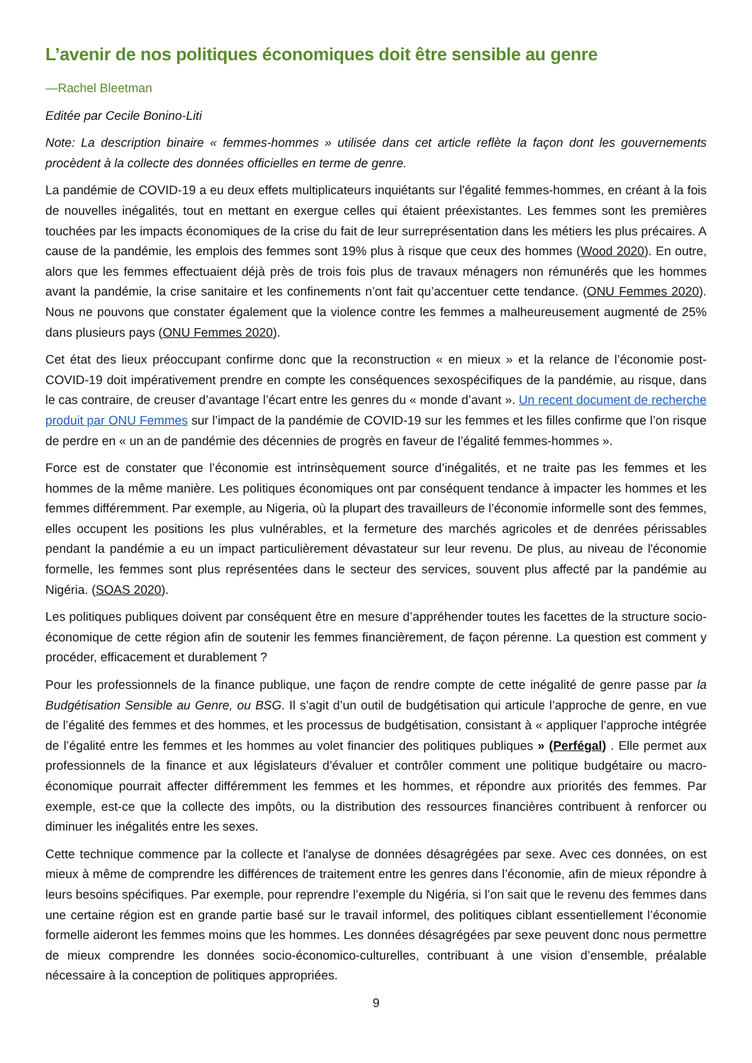L’avenir de nos politiques économiques doit être sensible au genre
—Rachel Bleetman
Editée par Cecile Bonino-Liti
Note: La description binaire « femmes-hommes » utilisée dans cet article reflète la façon dont les gouvernements procèdent à la collecte des données officielles en terme de genre.
La pandémie de COVID-19 a eu deux effets multiplicateurs inquiétants sur l'égalité femmes-hommes, en créant à la fois de nouvelles inégalités, tout en mettant en exergue celles qui étaient préexistantes. Les femmes sont les premières touchées par les impacts économiques de la crise du fait de leur surreprésentation dans les métiers les plus précaires. A cause de la pandémie, les emplois des femmes sont 19% plus à risque que ceux des hommes (Wood 2020). En outre, alors que les femmes effectuaient déjà près de trois fois plus de travaux ménagers non rémunérés que les hommes avant la pandémie, la crise sanitaire et les confinements n’ont fait qu’accentuer cette tendance. (ONU Femmes 2020). Nous ne pouvons que constater également que la violence contre les femmes a malheureusement augmenté de 25% dans plusieurs pays (ONU Femmes 2020).
Cet état des lieux préoccupant confirme donc que la reconstruction « en mieux » et la relance de l’économie post-COVID-19 doit impérativement prendre en compte les conséquences sexospécifiques de la pandémie, au risque, dans le cas contraire, de creuser d’avantage l’écart entre les genres du « monde d’avant ». Un recent document de recherche produit par ONU Femmes sur l’impact de la pandémie de COVID-19 sur les femmes et les filles confirme que l’on risque de perdre en « un an de pandémie des décennies de progrès en faveur de l’égalité femmes-hommes ».
Force est de constater que l’économie est intrinsèquement source d’inégalités, et ne traite pas les femmes et les hommes de la même manière. Les politiques économiques ont par conséquent tendance à impacter les hommes et les femmes différemment. Par exemple, au Nigeria, où la plupart des travailleurs de l’économie informelle sont des femmes, elles occupent les positions les plus vulnérables, et la fermeture des marchés agricoles et de denrées périssables pendant la pandémie a eu un impact particulièrement dévastateur sur leur revenu. De plus, au niveau de l'économie formelle, les femmes sont plus représentées dans le secteur des services, souvent plus affecté par la pandémie au Nigéria. (SOAS 2020).
Les politiques publiques doivent par conséquent être en mesure d’appréhender toutes les facettes de la structure socio-économique de cette région afin de soutenir les femmes financièrement, de façon pérenne. La question est comment y procéder, efficacement et durablement ?
Pour les professionnels de la finance publique, une façon de rendre compte de cette inégalité de genre passe par la Budgétisation Sensible au Genre, ou BSG. Il s’agit d’un outil de budgétisation qui articule l’approche de genre, en vue de l’égalité des femmes et des hommes, et les processus de budgétisation, consistant à « appliquer l’approche intégrée de l’égalité entre les femmes et les hommes au volet financier des politiques publiques » (Perfégal) . Elle permet aux professionnels de la finance et aux législateurs d’évaluer et contrôler comment une politique budgétaire ou macro-économique pourrait affecter différemment les femmes et les hommes, et répondre aux priorités des femmes. Par exemple, est-ce que la collecte des impôts, ou la distribution des ressources financières contribuent à renforcer ou diminuer les inégalités entre les sexes.
Cette technique commence par la collecte et l'analyse de données désagrégées par sexe. Avec ces données, on est mieux à même de comprendre les différences de traitement entre les genres dans l’économie, afin de mieux répondre à leurs besoins spécifiques. Par exemple, pour reprendre l’exemple du Nigéria, si l’on sait que le revenu des femmes dans une certaine région est en grande partie basé sur le travail informel, des politiques ciblant essentiellement l’économie formelle aideront les femmes moins que les hommes. Les données désagrégées par sexe peuvent donc nous permettre de mieux comprendre les données socio-économico-culturelles, contribuant à une vision d’ensemble, préalable nécessaire à la conception de politiques appropriées.
9